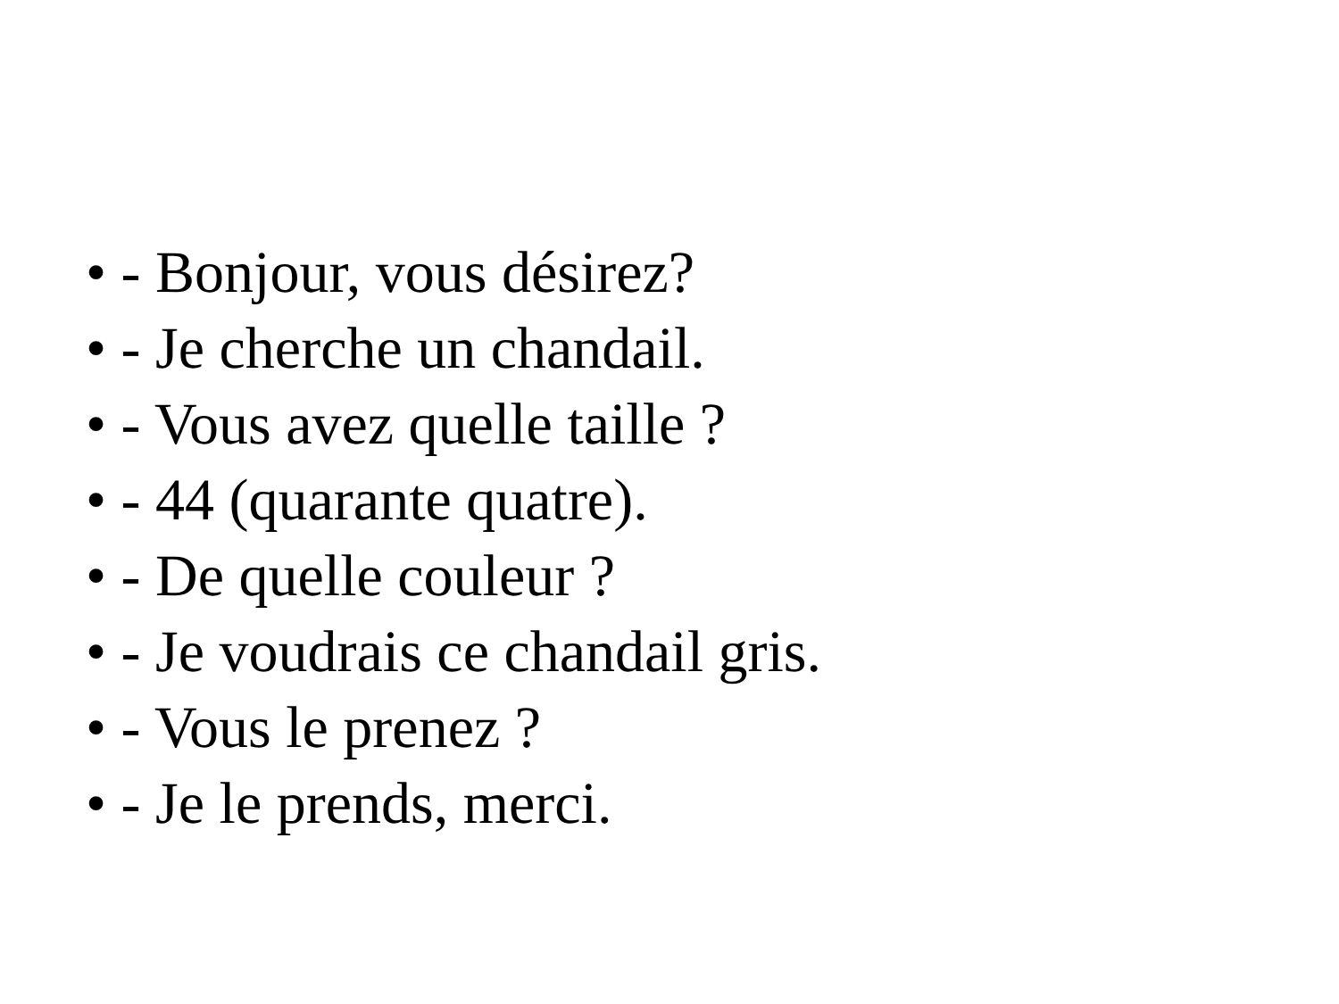• - Bonjour, vous désirez?
• - Je cherche un chandail.
• - Vous avez quelle taille ?
• - 44 (quarante quatre).
• - De quelle couleur ?
• - Je voudrais ce chandail gris.
• - Vous le prenez ?
• - Je le prends, merci.